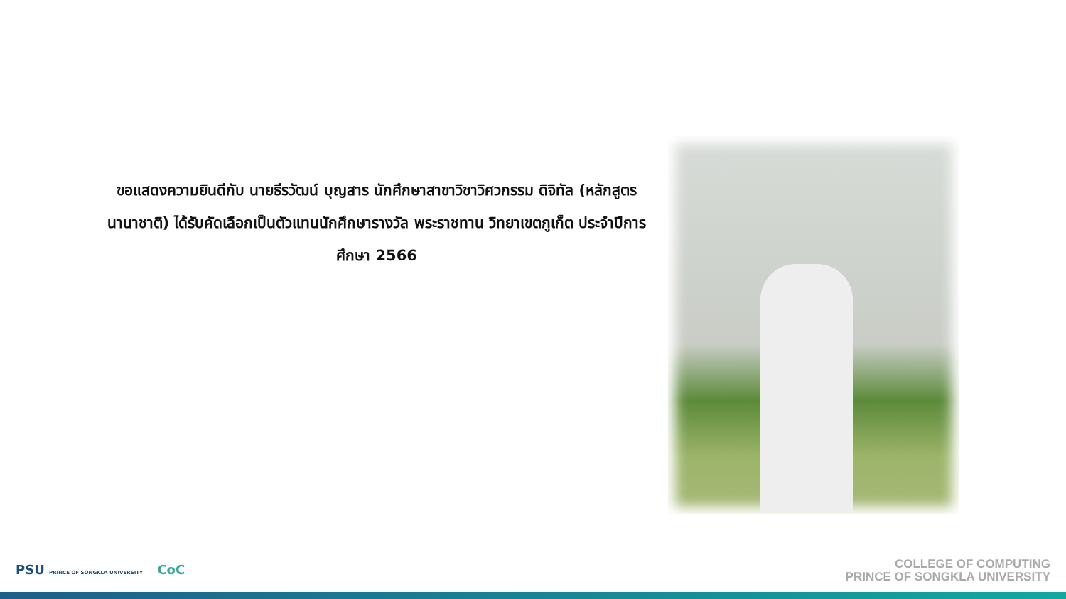ขอแสดงความยินดีกับ นายธีรวัฒน์ บุญสาร นักศึกษาสาขาวิชาวิศวกรรม ดิจิทัล (หลักสูตรนานาชาติ) ได้รับคัดเลือกเป็นตัวแทนนักศึกษารางวัล พระราชทาน วิทยาเขตภูเก็ต ประจำปีการศึกษา 2566
PSU PRINCE OF SONGKLA UNIVERSITY CoC
COLLEGE OF COMPUTING
PRINCE OF SONGKLA UNIVERSITY